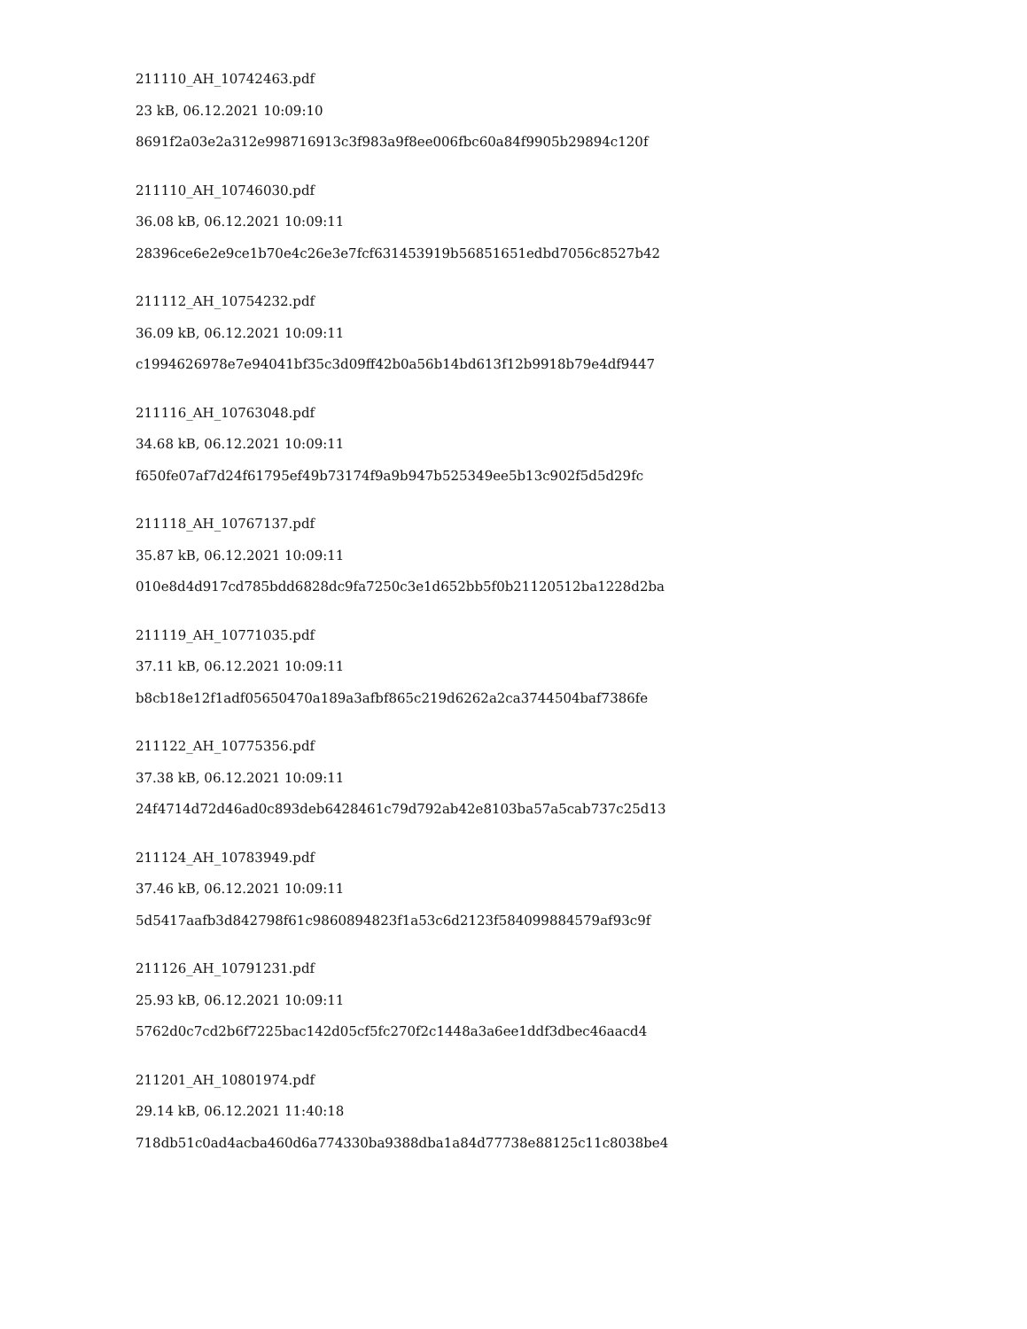211110_AH_10742463.pdf
23 kB, 06.12.2021 10:09:10
8691f2a03e2a312e998716913c3f983a9f8ee006fbc60a84f9905b29894c120f
211110_AH_10746030.pdf
36.08 kB, 06.12.2021 10:09:11
28396ce6e2e9ce1b70e4c26e3e7fcf631453919b56851651edbd7056c8527b42
211112_AH_10754232.pdf
36.09 kB, 06.12.2021 10:09:11
c1994626978e7e94041bf35c3d09ff42b0a56b14bd613f12b9918b79e4df9447
211116_AH_10763048.pdf
34.68 kB, 06.12.2021 10:09:11
f650fe07af7d24f61795ef49b73174f9a9b947b525349ee5b13c902f5d5d29fc
211118_AH_10767137.pdf
35.87 kB, 06.12.2021 10:09:11
010e8d4d917cd785bdd6828dc9fa7250c3e1d652bb5f0b21120512ba1228d2ba
211119_AH_10771035.pdf
37.11 kB, 06.12.2021 10:09:11
b8cb18e12f1adf05650470a189a3afbf865c219d6262a2ca3744504baf7386fe
211122_AH_10775356.pdf
37.38 kB, 06.12.2021 10:09:11
24f4714d72d46ad0c893deb6428461c79d792ab42e8103ba57a5cab737c25d13
211124_AH_10783949.pdf
37.46 kB, 06.12.2021 10:09:11
5d5417aafb3d842798f61c9860894823f1a53c6d2123f584099884579af93c9f
211126_AH_10791231.pdf
25.93 kB, 06.12.2021 10:09:11
5762d0c7cd2b6f7225bac142d05cf5fc270f2c1448a3a6ee1ddf3dbec46aacd4
211201_AH_10801974.pdf
29.14 kB, 06.12.2021 11:40:18
718db51c0ad4acba460d6a774330ba9388dba1a84d77738e88125c11c8038be4